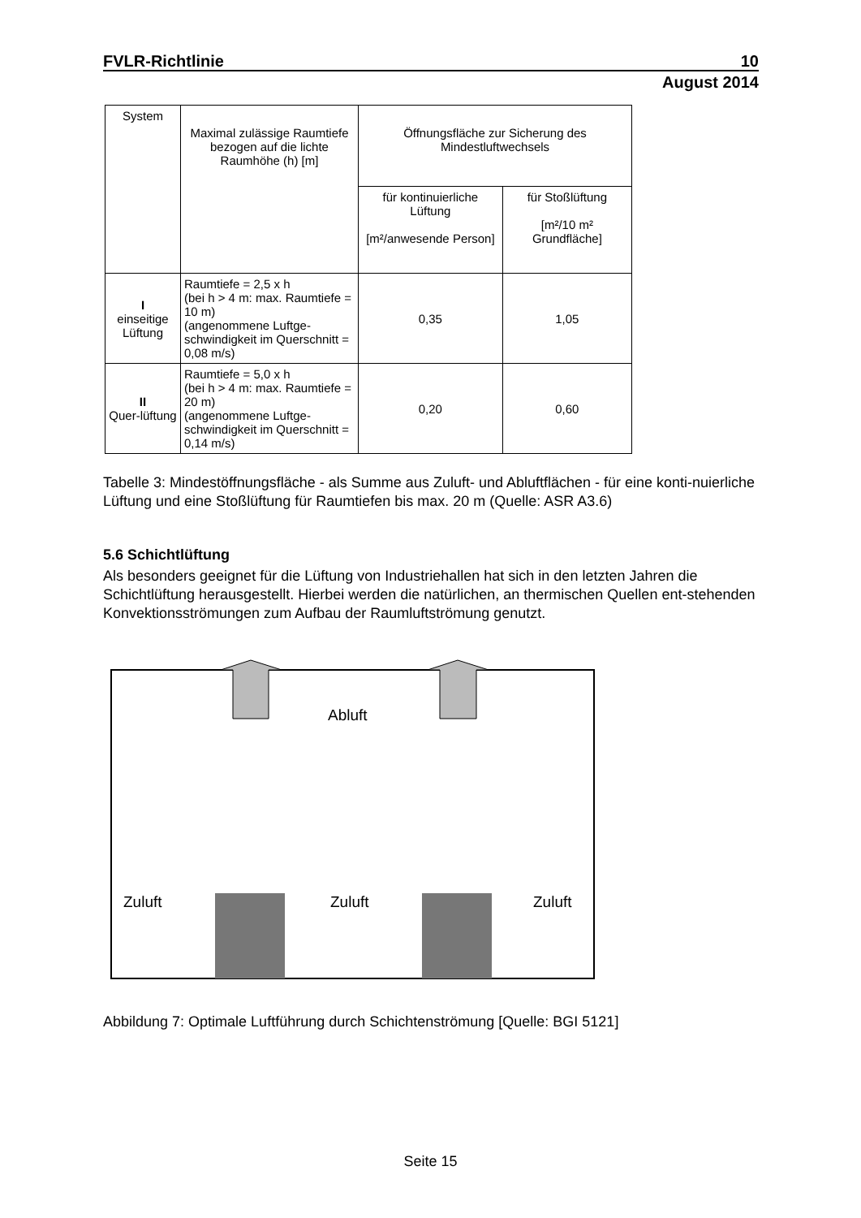FVLR-Richtlinie 10
August 2014
| System | Maximal zulässige Raumtiefe bezogen auf die lichte Raumhöhe (h) [m] | Öffnungsfläche zur Sicherung des Mindestluftwechsels | |
| --- | --- | --- | --- |
| | | für kontinuierliche Lüftung [m²/anwesende Person] | für Stoßlüftung [m²/10 m² Grundfläche] |
| I einseitige Lüftung | Raumtiefe = 2,5 x h (bei h > 4 m: max. Raumtiefe = 10 m) (angenommene Luftge-schwindigkeit im Querschnitt = 0,08 m/s) | 0,35 | 1,05 |
| II Quer-lüftung | Raumtiefe = 5,0 x h (bei h > 4 m: max. Raumtiefe = 20 m) (angenommene Luftge-schwindigkeit im Querschnitt = 0,14 m/s) | 0,20 | 0,60 |
Tabelle 3: Mindestöffnungsfläche - als Summe aus Zuluft- und Abluftflächen - für eine konti-nuierliche Lüftung und eine Stoßlüftung für Raumtiefen bis max. 20 m (Quelle: ASR A3.6)
5.6 Schichtlüftung
Als besonders geeignet für die Lüftung von Industriehallen hat sich in den letzten Jahren die Schichtlüftung herausgestellt. Hierbei werden die natürlichen, an thermischen Quellen ent-stehenden Konvektionsströmungen zum Aufbau der Raumluftströmung genutzt.
Abluft
Zuluft
Zuluft
Zuluft
Abbildung 7: Optimale Luftführung durch Schichtenströmung [Quelle: BGI 5121]
Seite 15